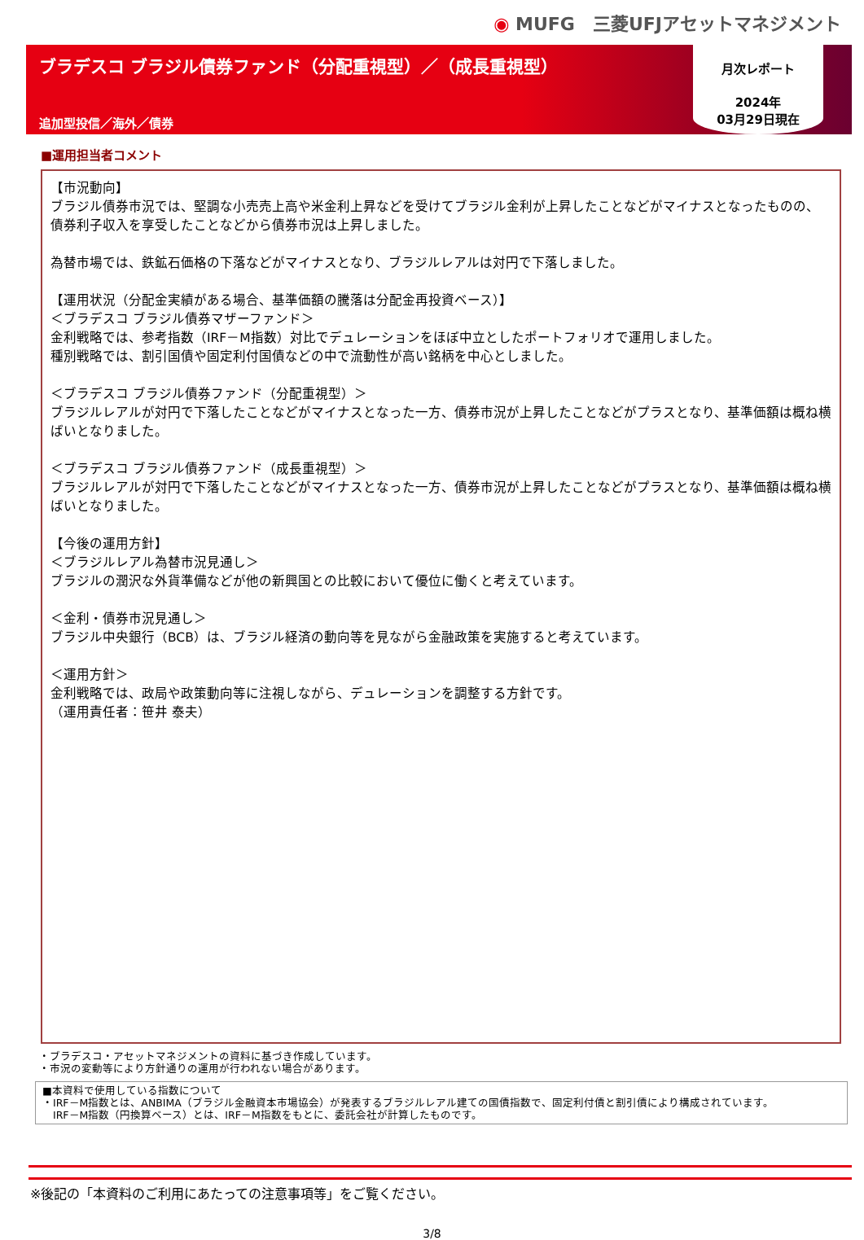◉ MUFG　三菱UFJアセットマネジメント
ブラデスコ ブラジル債券ファンド（分配重視型）／（成長重視型）
追加型投信／海外／債券
月次レポート
2024年
03月29日現在
■運用担当者コメント
【市況動向】
ブラジル債券市況では、堅調な小売売上高や米金利上昇などを受けてブラジル金利が上昇したことなどがマイナスとなったものの、債券利子収入を享受したことなどから債券市況は上昇しました。
為替市場では、鉄鉱石価格の下落などがマイナスとなり、ブラジルレアルは対円で下落しました。
【運用状況（分配金実績がある場合、基準価額の騰落は分配金再投資ベース）】
＜ブラデスコ ブラジル債券マザーファンド＞
金利戦略では、参考指数（IRF－M指数）対比でデュレーションをほぼ中立としたポートフォリオで運用しました。
種別戦略では、割引国債や固定利付国債などの中で流動性が高い銘柄を中心としました。
＜ブラデスコ ブラジル債券ファンド（分配重視型）＞
ブラジルレアルが対円で下落したことなどがマイナスとなった一方、債券市況が上昇したことなどがプラスとなり、基準価額は概ね横ばいとなりました。
＜ブラデスコ ブラジル債券ファンド（成長重視型）＞
ブラジルレアルが対円で下落したことなどがマイナスとなった一方、債券市況が上昇したことなどがプラスとなり、基準価額は概ね横ばいとなりました。
【今後の運用方針】
＜ブラジルレアル為替市況見通し＞
ブラジルの潤沢な外貨準備などが他の新興国との比較において優位に働くと考えています。
＜金利・債券市況見通し＞
ブラジル中央銀行（BCB）は、ブラジル経済の動向等を見ながら金融政策を実施すると考えています。
＜運用方針＞
金利戦略では、政局や政策動向等に注視しながら、デュレーションを調整する方針です。
（運用責任者：笹井 泰夫）
・ブラデスコ・アセットマネジメントの資料に基づき作成しています。
・市況の変動等により方針通りの運用が行われない場合があります。
■本資料で使用している指数について
・IRF－M指数とは、ANBIMA（ブラジル金融資本市場協会）が発表するブラジルレアル建ての国債指数で、固定利付債と割引債により構成されています。
　IRF－M指数（円換算ベース）とは、IRF－M指数をもとに、委託会社が計算したものです。
※後記の「本資料のご利用にあたっての注意事項等」をご覧ください。
3/8